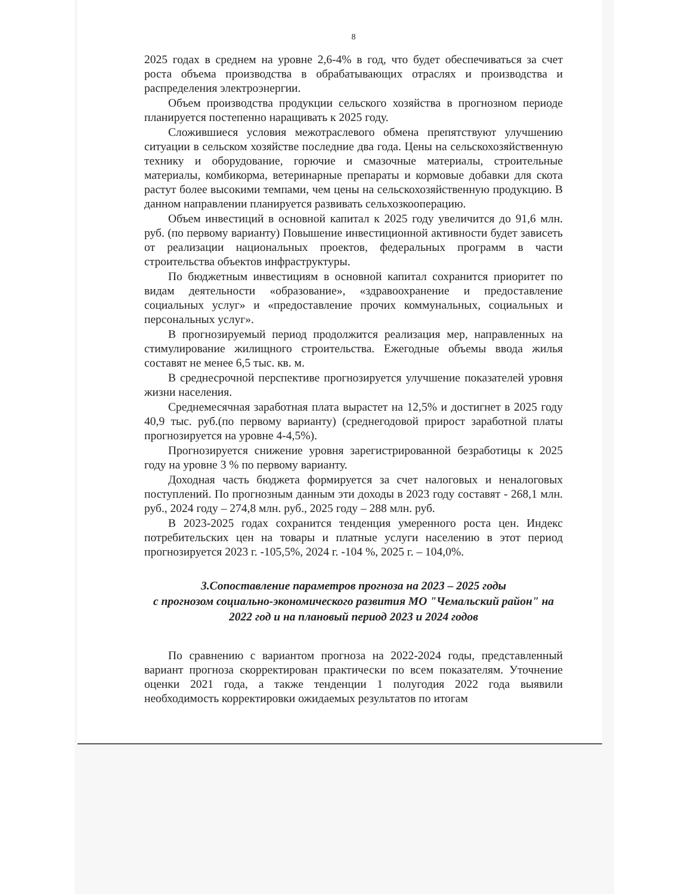8
2025 годах в среднем на уровне 2,6-4% в год, что будет обеспечиваться за счет роста объема производства в обрабатывающих отраслях и производства и распределения электроэнергии.
Объем производства продукции сельского хозяйства в прогнозном периоде планируется постепенно наращивать к 2025 году.
Сложившиеся условия межотраслевого обмена препятствуют улучшению ситуации в сельском хозяйстве последние два года. Цены на сельскохозяйственную технику и оборудование, горючие и смазочные материалы, строительные материалы, комбикорма, ветеринарные препараты и кормовые добавки для скота растут более высокими темпами, чем цены на сельскохозяйственную продукцию. В данном направлении планируется развивать сельхозкооперацию.
Объем инвестиций в основной капитал к 2025 году увеличится до 91,6 млн. руб. (по первому варианту) Повышение инвестиционной активности будет зависеть от реализации национальных проектов, федеральных программ в части строительства объектов инфраструктуры.
По бюджетным инвестициям в основной капитал сохранится приоритет по видам деятельности «образование», «здравоохранение и предоставление социальных услуг» и «предоставление прочих коммунальных, социальных и персональных услуг».
В прогнозируемый период продолжится реализация мер, направленных на стимулирование жилищного строительства. Ежегодные объемы ввода жилья составят не менее 6,5 тыс. кв. м.
В среднесрочной перспективе прогнозируется улучшение показателей уровня жизни населения.
Среднемесячная заработная плата вырастет на 12,5% и достигнет в 2025 году 40,9 тыс. руб.(по первому варианту) (среднегодовой прирост заработной платы прогнозируется на уровне 4-4,5%).
Прогнозируется снижение уровня зарегистрированной безработицы к 2025 году на уровне 3 % по первому варианту.
Доходная часть бюджета формируется за счет налоговых и неналоговых поступлений. По прогнозным данным эти доходы в 2023 году составят - 268,1 млн. руб., 2024 году – 274,8 млн. руб., 2025 году – 288 млн. руб.
В 2023-2025 годах сохранится тенденция умеренного роста цен. Индекс потребительских цен на товары и платные услуги населению в этот период прогнозируется 2023 г. -105,5%, 2024 г. -104 %, 2025 г. – 104,0%.
3.Сопоставление параметров прогноза на 2023 – 2025 годы
с прогнозом социально-экономического развития МО "Чемальский район" на 2022 год и на плановый период 2023 и 2024 годов
По сравнению с вариантом прогноза на 2022-2024 годы, представленный вариант прогноза скорректирован практически по всем показателям. Уточнение оценки 2021 года, а также тенденции 1 полугодия 2022 года выявили необходимость корректировки ожидаемых результатов по итогам